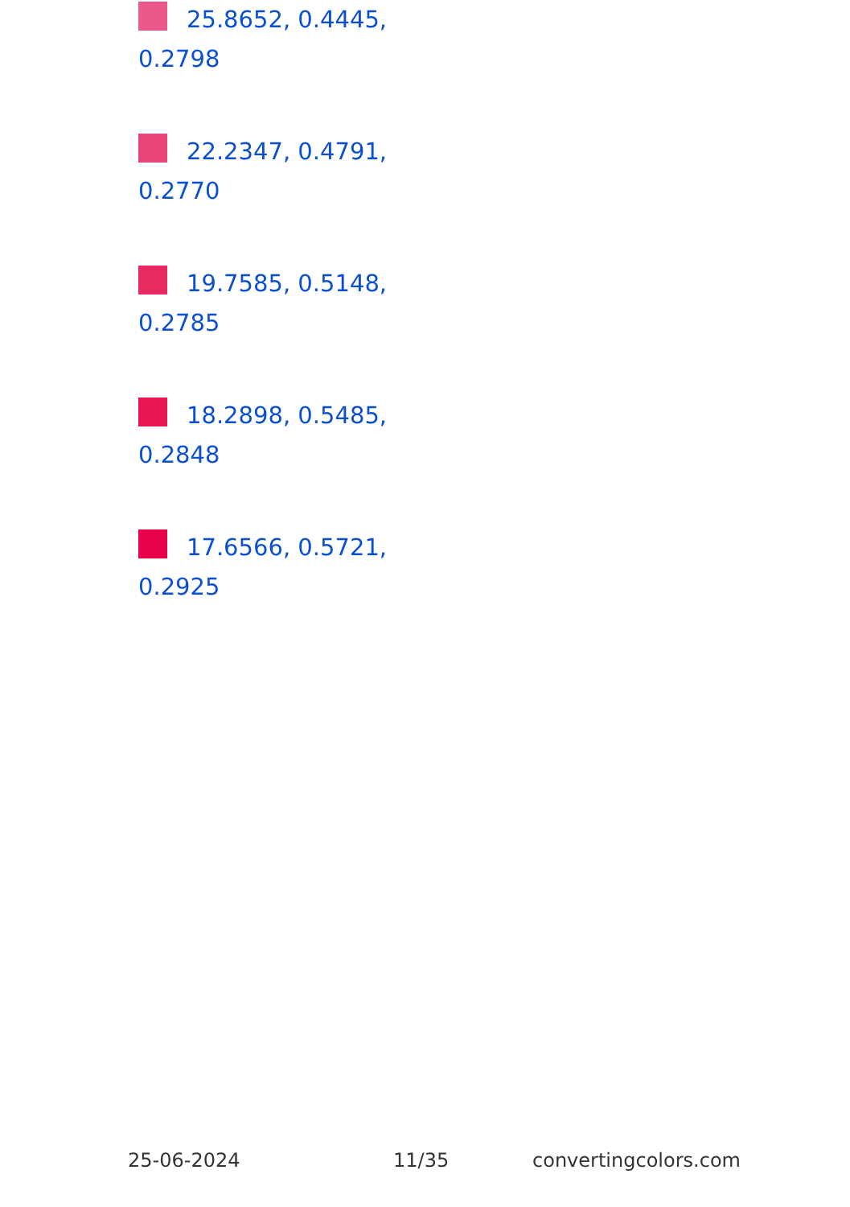25.8652, 0.4445, 0.2798
22.2347, 0.4791, 0.2770
19.7585, 0.5148, 0.2785
18.2898, 0.5485, 0.2848
17.6566, 0.5721, 0.2925
25-06-2024 11/35 convertingcolors.com